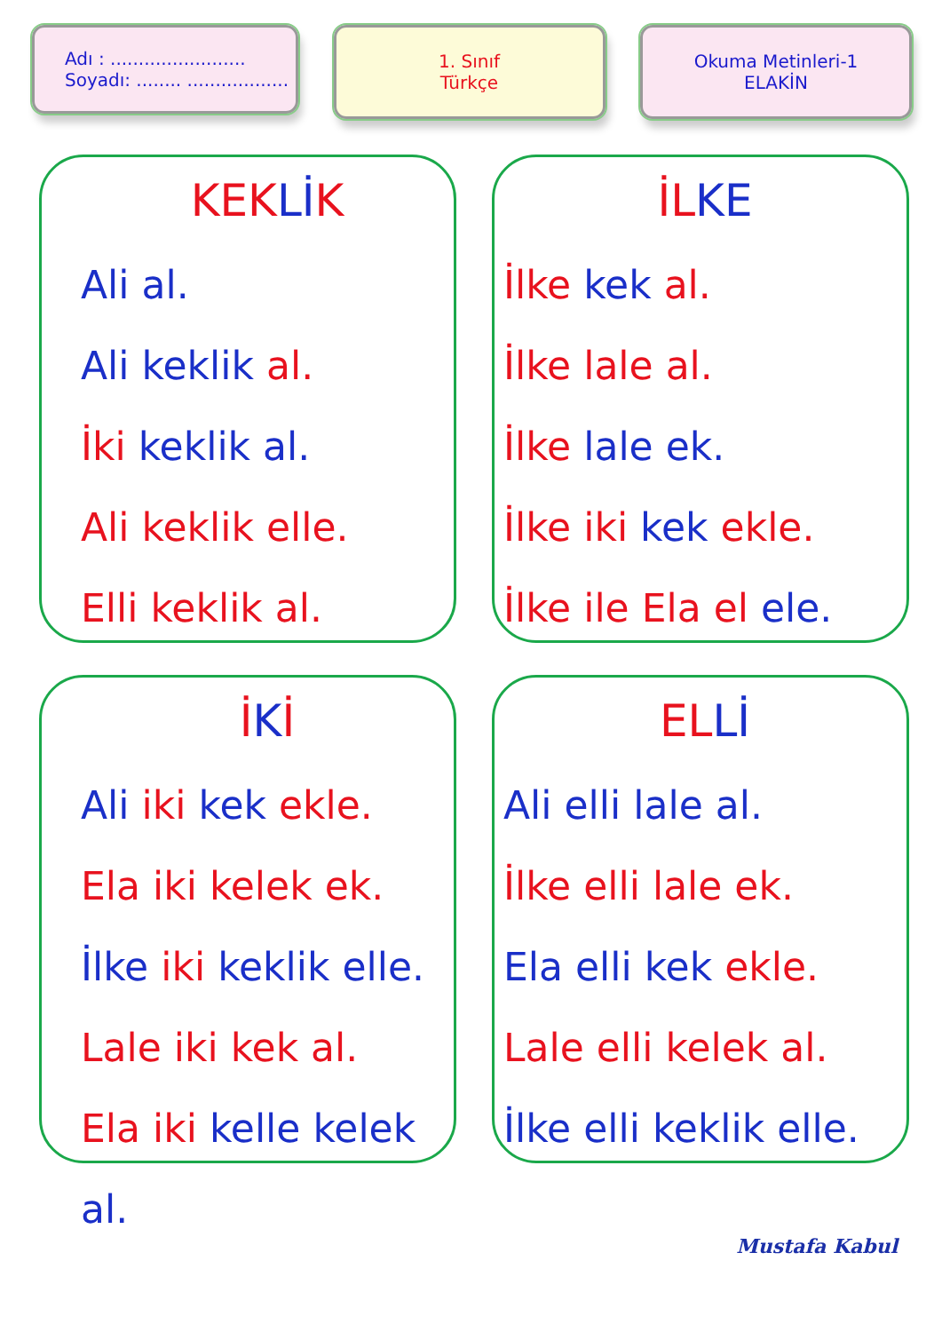Adı : ........................
Soyadı: ........ ..................
1. Sınıf
Türkçe
Okuma Metinleri-1
ELAKİN
KEK Lİ K
Ali al.
Ali keklik al.
İki keklik al.
Ali keklik elle.
Elli keklik al.
İL KE
İlke kek al.
İlke lale al.
İlke lale ek.
İlke iki kek ekle.
İlke ile Ela el ele.
İKİ
Ali iki kek ekle.
Ela iki kelek ek.
İlke iki keklik elle.
Lale iki kek al.
Ela iki kelle kelek al.
EL Lİ
Ali elli lale al.
İlke elli lale ek.
Ela elli kek ekle.
Lale elli kelek al.
İlke elli keklik elle.
Mustafa Kabul